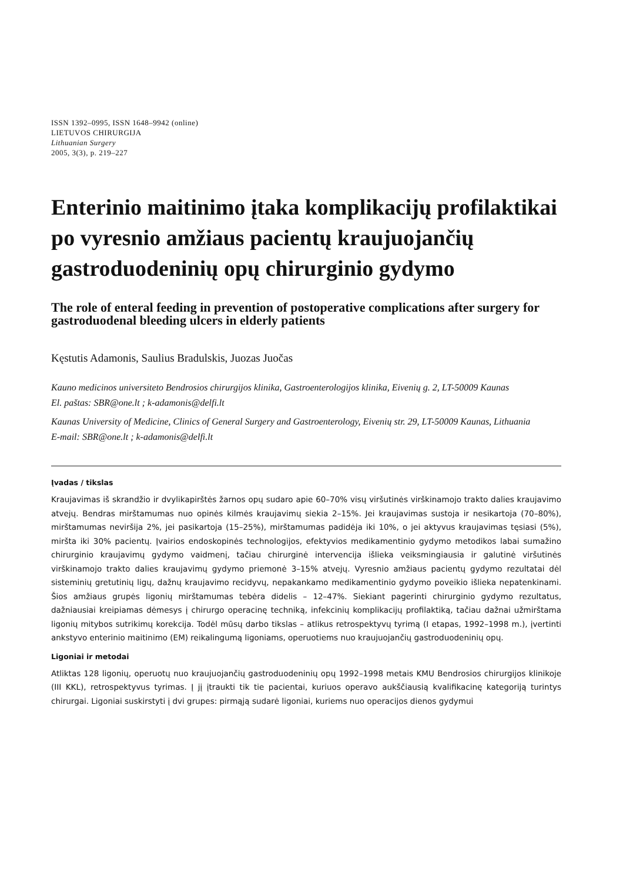ISSN 1392–0995, ISSN 1648–9942 (online)
LIETUVOS CHIRURGIJA
Lithuanian Surgery
2005, 3(3), p. 219–227
Enterinio maitinimo įtaka komplikacijų profilaktikai po vyresnio amžiaus pacientų kraujuojančių gastroduodeninių opų chirurginio gydymo
The role of enteral feeding in prevention of postoperative complications after surgery for gastroduodenal bleeding ulcers in elderly patients
Kęstutis Adamonis, Saulius Bradulskis, Juozas Juočas
Kauno medicinos universiteto Bendrosios chirurgijos klinika, Gastroenterologijos klinika, Eivenių g. 2, LT-50009 Kaunas
El. paštas: SBR@one.lt ; k-adamonis@delfi.lt
Kaunas University of Medicine, Clinics of General Surgery and Gastroenterology, Eivenių str. 29, LT-50009 Kaunas, Lithuania
E-mail: SBR@one.lt ; k-adamonis@delfi.lt
Įvadas / tikslas
Kraujavimas iš skrandžio ir dvylikapirštės žarnos opų sudaro apie 60–70% visų viršutinės virškinamojo trakto dalies kraujavimo atvejų. Bendras mirštamumas nuo opinės kilmės kraujavimų siekia 2–15%. Jei kraujavimas sustoja ir nesikartoja (70–80%), mirštamumas neviršija 2%, jei pasikartoja (15–25%), mirštamumas padidėja iki 10%, o jei aktyvus kraujavimas tęsiasi (5%), miršta iki 30% pacientų. Įvairios endoskopinės technologijos, efektyvios medikamentinio gydymo metodikos labai sumažino chirurginio kraujavimų gydymo vaidmenį, tačiau chirurginė intervencija išlieka veiksmingiausia ir galutinė viršutinės virškinamojo trakto dalies kraujavimų gydymo priemonė 3–15% atvejų. Vyresnio amžiaus pacientų gydymo rezultatai dėl sisteminių gretutinių ligų, dažnų kraujavimo recidyvų, nepakankamo medikamentinio gydymo poveikio išlieka nepatenkinami. Šios amžiaus grupės ligonių mirštamumas tebėra didelis – 12–47%. Siekiant pagerinti chirurginio gydymo rezultatus, dažniausiai kreipiamas dėmesys į chirurgo operacinę techniką, infekcinių komplikacijų profilaktiką, tačiau dažnai užmirštama ligonių mitybos sutrikimų korekcija. Todėl mūsų darbo tikslas – atlikus retrospektyvų tyrimą (I etapas, 1992–1998 m.), įvertinti ankstyvo enterinio maitinimo (EM) reikalingumą ligoniams, operuotiems nuo kraujuojančių gastroduodeninių opų.
Ligoniai ir metodai
Atliktas 128 ligonių, operuotų nuo kraujuojančių gastroduodeninių opų 1992–1998 metais KMU Bendrosios chirurgijos klinikoje (III KKL), retrospektyvus tyrimas. Į jį įtraukti tik tie pacientai, kuriuos operavo aukščiausią kvalifikacinę kategoriją turintys chirurgai. Ligoniai suskirstyti į dvi grupes: pirmąją sudarė ligoniai, kuriems nuo operacijos dienos gydymui